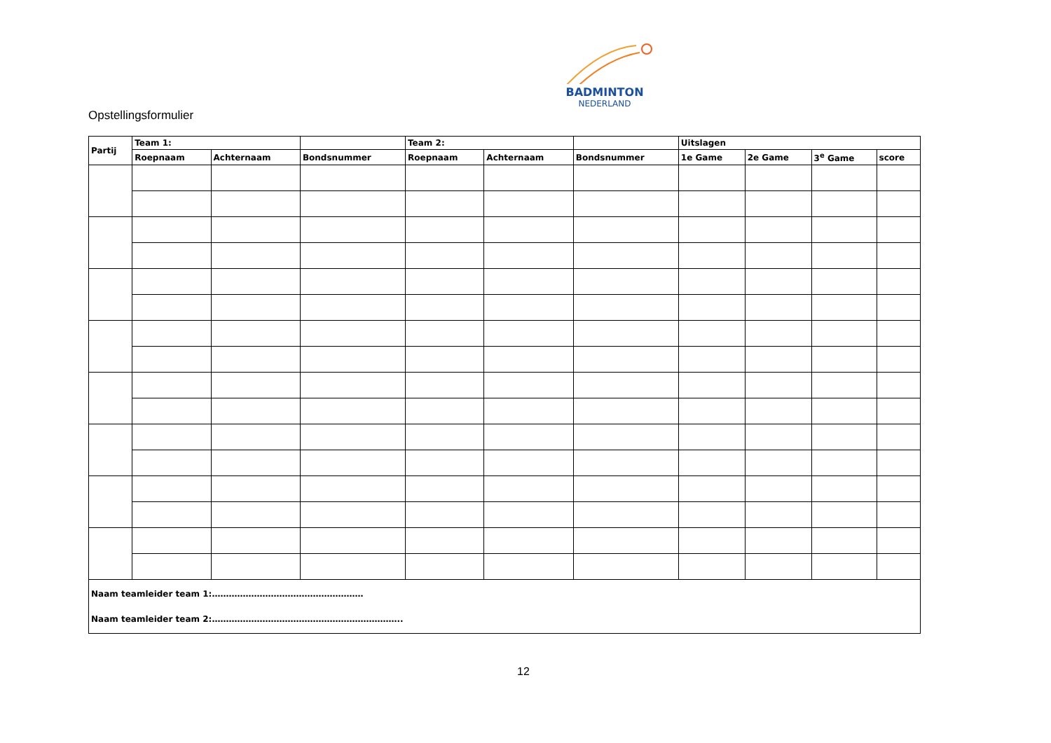BADMINTON
NEDERLAND
Opstellingsformulier
| Partij | Team 1: | | | Team 2: | | | Uitslagen | | | |
| --- | --- | --- | --- | --- | --- | --- | --- | --- | --- | --- |
| | Roepnaam | Achternaam | Bondsnummer | Roepnaam | Achternaam | Bondsnummer | 1e Game | 2e Game | 3<sup>e</sup> Game | score |
| Naam teamleider team 1:……………………………………………… Naam teamleider team 2:………………………………………………………….. | | | | | | | | | | |
12